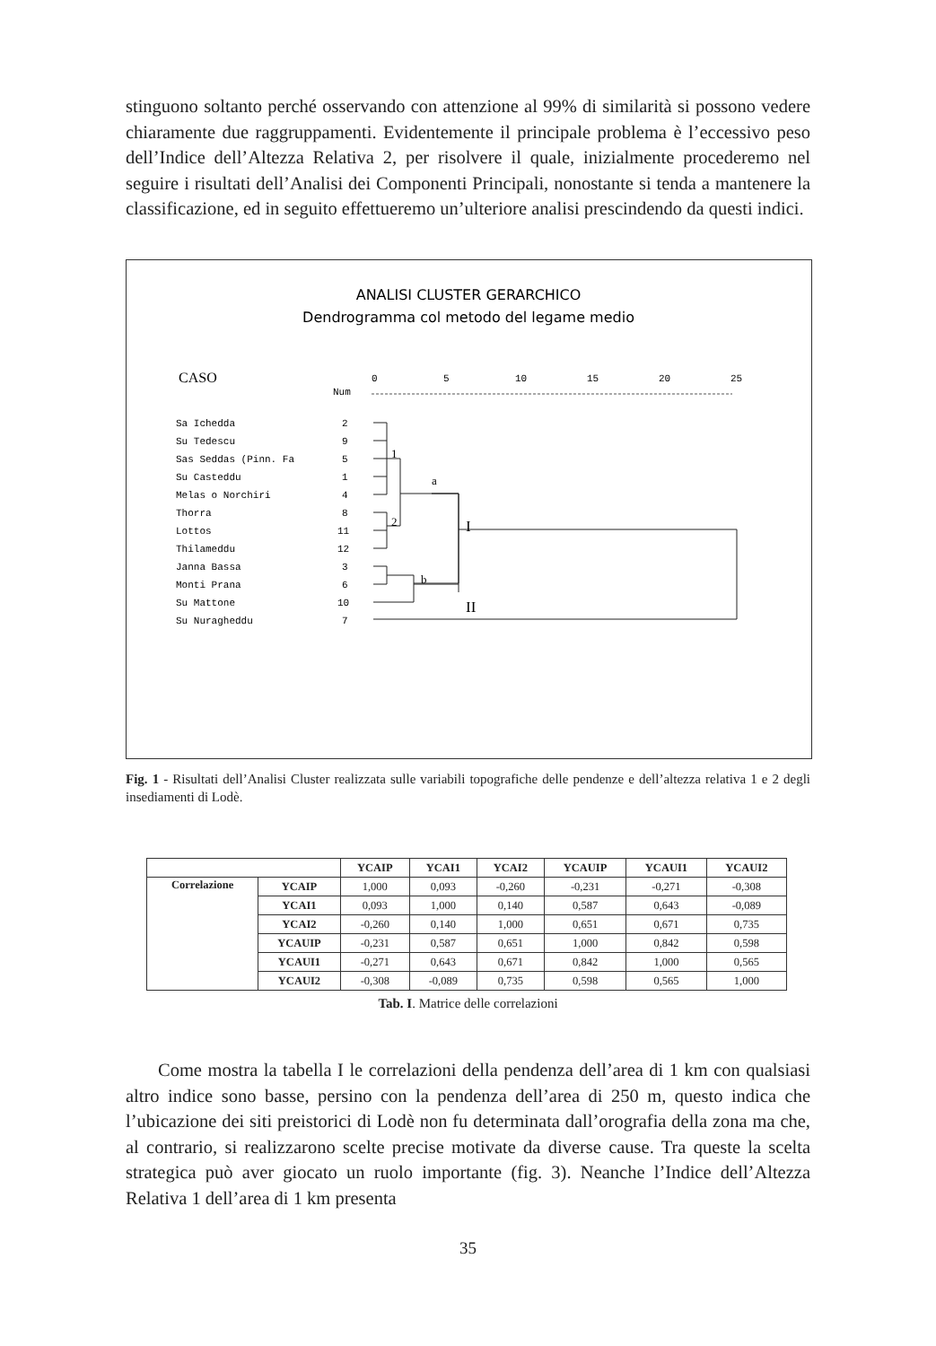stinguono soltanto perché osservando con attenzione al 99% di similarità si possono vedere chiaramente due raggruppamenti. Evidentemente il principale problema è l’eccessivo peso dell’Indice dell’Altezza Relativa 2, per risolvere il quale, inizialmente procederemo nel seguire i risultati dell’Analisi dei Componenti Principali, nonostante si tenda a mantenere la classificazione, ed in seguito effettueremo un’ulteriore analisi prescindendo da questi indici.
ANALISI CLUSTER GERARCHICO
Dendrogramma col metodo del legame medio
CASO
Num
0
5
10
15
20
25
Sa Ichedda
2
Su Tedescu
9
Sas Seddas (Pinn. Fa
5
Su Casteddu
1
Melas o Norchiri
4
Thorra
8
Lottos
11
Thilameddu
12
Janna Bassa
3
Monti Prana
6
Su Mattone
10
Su Nuragheddu
7
1
2
a
b
I
II
Fig. 1 - Risultati dell’Analisi Cluster realizzata sulle variabili topografiche delle pendenze e dell’altezza relativa 1 e 2 degli insediamenti di Lodè.
| | | YCAIP | YCAI1 | YCAI2 | YCAUIP | YCAUI1 | YCAUI2 |
| --- | --- | --- | --- | --- | --- | --- | --- |
| Correlazione | YCAIP | 1,000 | 0,093 | -0,260 | -0,231 | -0,271 | -0,308 |
| | YCAI1 | 0,093 | 1,000 | 0,140 | 0,587 | 0,643 | -0,089 |
| | YCAI2 | -0,260 | 0,140 | 1,000 | 0,651 | 0,671 | 0,735 |
| | YCAUIP | -0,231 | 0,587 | 0,651 | 1,000 | 0,842 | 0,598 |
| | YCAUI1 | -0,271 | 0,643 | 0,671 | 0,842 | 1,000 | 0,565 |
| | YCAUI2 | -0,308 | -0,089 | 0,735 | 0,598 | 0,565 | 1,000 |
Tab. I. Matrice delle correlazioni
Come mostra la tabella I le correlazioni della pendenza dell’area di 1 km con qualsiasi altro indice sono basse, persino con la pendenza dell’area di 250 m, questo indica che l’ubicazione dei siti preistorici di Lodè non fu determinata dall’orografia della zona ma che, al contrario, si realizzarono scelte precise motivate da diverse cause. Tra queste la scelta strategica può aver giocato un ruolo importante (fig. 3). Neanche l’Indice dell’Altezza Relativa 1 dell’area di 1 km presenta
35